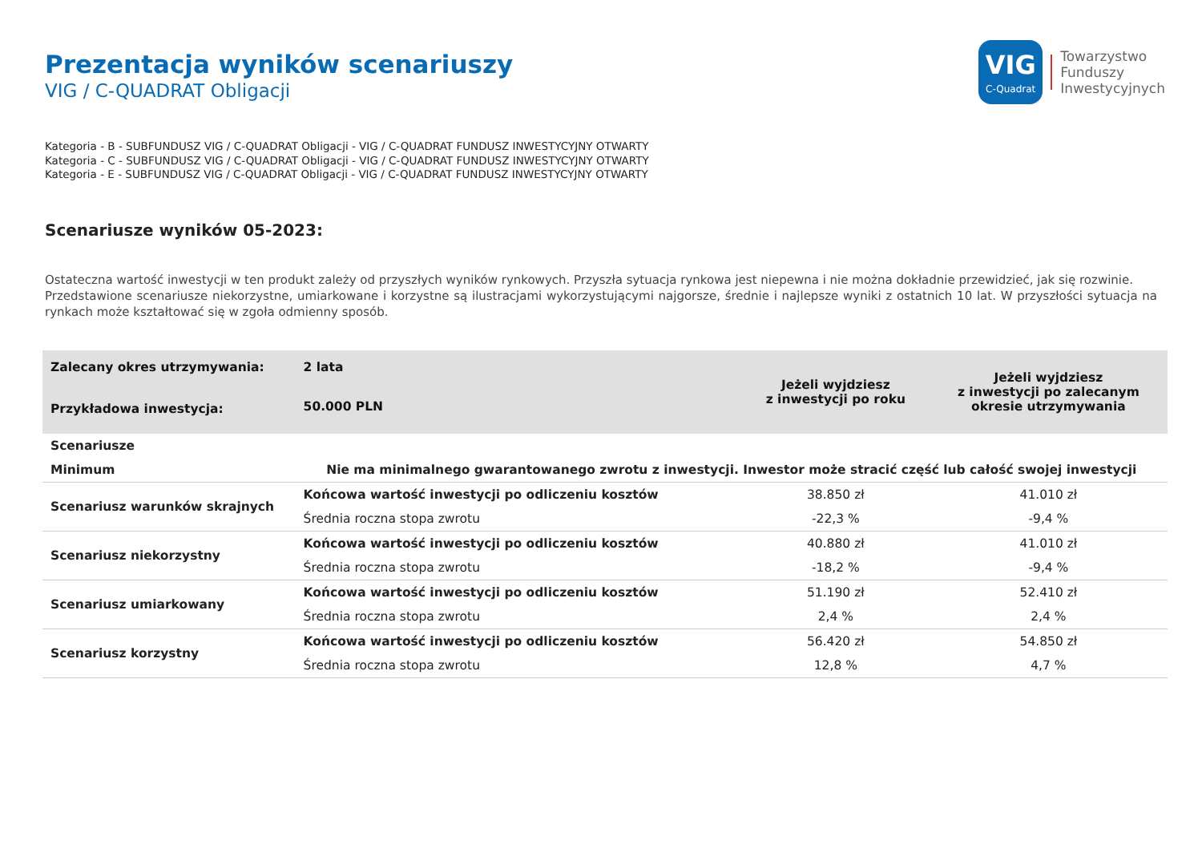Prezentacja wyników scenariuszy
VIG / C-QUADRAT Obligacji
VIG
C-Quadrat
Towarzystwo
Funduszy
Inwestycyjnych
Kategoria - B - SUBFUNDUSZ VIG / C-QUADRAT Obligacji - VIG / C-QUADRAT FUNDUSZ INWESTYCYJNY OTWARTY
Kategoria - C - SUBFUNDUSZ VIG / C-QUADRAT Obligacji - VIG / C-QUADRAT FUNDUSZ INWESTYCYJNY OTWARTY
Kategoria - E - SUBFUNDUSZ VIG / C-QUADRAT Obligacji - VIG / C-QUADRAT FUNDUSZ INWESTYCYJNY OTWARTY
Scenariusze wyników 05-2023:
Ostateczna wartość inwestycji w ten produkt zależy od przyszłych wyników rynkowych. Przyszła sytuacja rynkowa jest niepewna i nie można dokładnie przewidzieć, jak się rozwinie.
Przedstawione scenariusze niekorzystne, umiarkowane i korzystne są ilustracjami wykorzystującymi najgorsze, średnie i najlepsze wyniki z ostatnich 10 lat. W przyszłości sytuacja na rynkach może kształtować się w zgoła odmienny sposób.
| Zalecany okres utrzymywania: | 2 lata | Jeżeli wyjdziesz z inwestycji po roku | Jeżeli wyjdziesz z inwestycji po zalecanym okresie utrzymywania |
| Przykładowa inwestycja: | 50.000 PLN | | |
| Scenariusze | | | |
| Minimum | Nie ma minimalnego gwarantowanego zwrotu z inwestycji. Inwestor może stracić część lub całość swojej inwestycji | | |
| Scenariusz warunków skrajnych | Końcowa wartość inwestycji po odliczeniu kosztów | 38.850 zł | 41.010 zł |
| | Średnia roczna stopa zwrotu | -22,3 % | -9,4 % |
| Scenariusz niekorzystny | Końcowa wartość inwestycji po odliczeniu kosztów | 40.880 zł | 41.010 zł |
| | Średnia roczna stopa zwrotu | -18,2 % | -9,4 % |
| Scenariusz umiarkowany | Końcowa wartość inwestycji po odliczeniu kosztów | 51.190 zł | 52.410 zł |
| | Średnia roczna stopa zwrotu | 2,4 % | 2,4 % |
| Scenariusz korzystny | Końcowa wartość inwestycji po odliczeniu kosztów | 56.420 zł | 54.850 zł |
| | Średnia roczna stopa zwrotu | 12,8 % | 4,7 % |